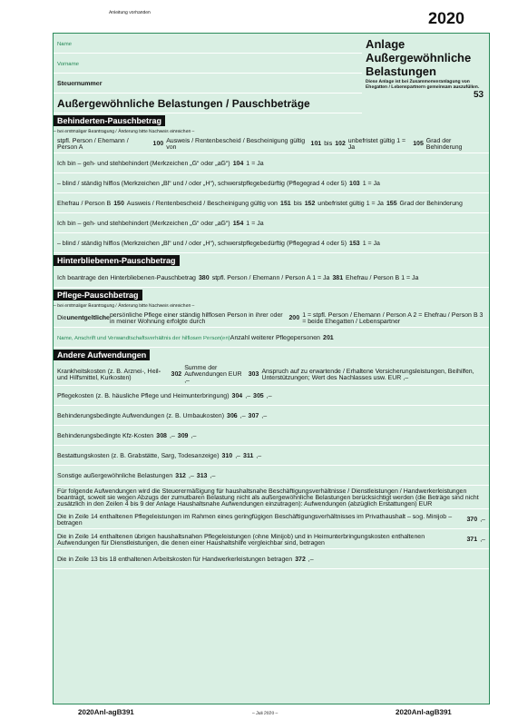Anleitung vorhanden 2020
Name
Vorname
Steuernummer
Außergewöhnliche Belastungen / Pauschbeträge
Anlage Außergewöhnliche Belastungen
Diese Anlage ist bei Zusammenveranlagung von Ehegatten / Lebenspartnern gemeinsam auszufüllen.
53
Behinderten-Pauschbetrag
– bei erstmaliger Beantragung / Änderung bitte Nachweis einreichen –
stpfl. Person / Ehemann / Person A 100 Ausweis / Rentenbescheid / Bescheinigung gültig von 101 bis 102 unbefristet gültig 1 = Ja 105 Grad der Behinderung
Ich bin – geh- und stehbehindert (Merkzeichen „G“ oder „aG“) 104 1 = Ja
– blind / ständig hilflos (Merkzeichen „Bl“ und / oder „H“), schwerstpflegebedürftig (Pflegegrad 4 oder 5) 103 1 = Ja
Ehefrau / Person B 150 Ausweis / Rentenbescheid / Bescheinigung gültig von 151 bis 152 unbefristet gültig 1 = Ja 155 Grad der Behinderung
Ich bin – geh- und stehbehindert (Merkzeichen „G“ oder „aG“) 154 1 = Ja
– blind / ständig hilflos (Merkzeichen „Bl“ und / oder „H“), schwerstpflegebedürftig (Pflegegrad 4 oder 5) 153 1 = Ja
Hinterbliebenen-Pauschbetrag
Ich beantrage den Hinterbliebenen-Pauschbetrag 380 stpfl. Person / Ehemann / Person A 1 = Ja 381 Ehefrau / Person B 1 = Ja
Pflege-Pauschbetrag
– bei erstmaliger Beantragung / Änderung bitte Nachweis einreichen –
Die unentgeltliche persönliche Pflege einer ständig hilflosen Person in ihrer oder in meiner Wohnung erfolgte durch 200 1 = stpfl. Person / Ehemann / Person A 2 = Ehefrau / Person B 3 = beide Ehegatten / Lebenspartner
Name, Anschrift und Verwandtschaftsverhältnis der hilflosen Person(en) Anzahl weiterer Pflegepersonen 201
Andere Aufwendungen
Krankheitskosten (z. B. Arznei-, Heil- und Hilfsmittel, Kurkosten) 302 Summe der Aufwendungen EUR ,– 303 Anspruch auf zu erwartende / Erhaltene Versicherungsleistungen, Beihilfen, Unterstützungen; Wert des Nachlasses usw. EUR ,–
Pflegekosten (z. B. häusliche Pflege und Heimunterbringung) 304 ,– 305 ,–
Behinderungsbedingte Aufwendungen (z. B. Umbaukosten) 306 ,– 307 ,–
Behinderungsbedingte Kfz-Kosten 308 ,– 309 ,–
Bestattungskosten (z. B. Grabstätte, Sarg, Todesanzeige) 310 ,– 311 ,–
Sonstige außergewöhnliche Belastungen 312 ,– 313 ,–
Für folgende Aufwendungen wird die Steuerermäßigung für haushaltsnahe Beschäftigungsverhältnisse / Dienstleistungen / Handwerkerleistungen beantragt, soweit sie wegen Abzugs der zumutbaren Belastung nicht als außergewöhnliche Belastungen berücksichtigt werden (die Beträge sind nicht zusätzlich in den Zeilen 4 bis 9 der Anlage Haushaltsnahe Aufwendungen einzutragen): Aufwendungen (abzüglich Erstattungen) EUR
Die in Zeile 14 enthaltenen Pflegeleistungen im Rahmen eines geringfügigen Beschäftigungsverhältnisses im Privathaushalt – sog. Minijob – betragen 370 ,–
Die in Zeile 14 enthaltenen übrigen haushaltsnahen Pflegeleistungen (ohne Minijob) und in Heimunterbringungskosten enthaltenen Aufwendungen für Dienstleistungen, die denen einer Haushaltshilfe vergleichbar sind, betragen 371 ,–
Die in Zeile 13 bis 18 enthaltenen Arbeitskosten für Handwerkerleistungen betragen 372 ,–
2020Anl-agB391 – Juli 2020 – 2020Anl-agB391